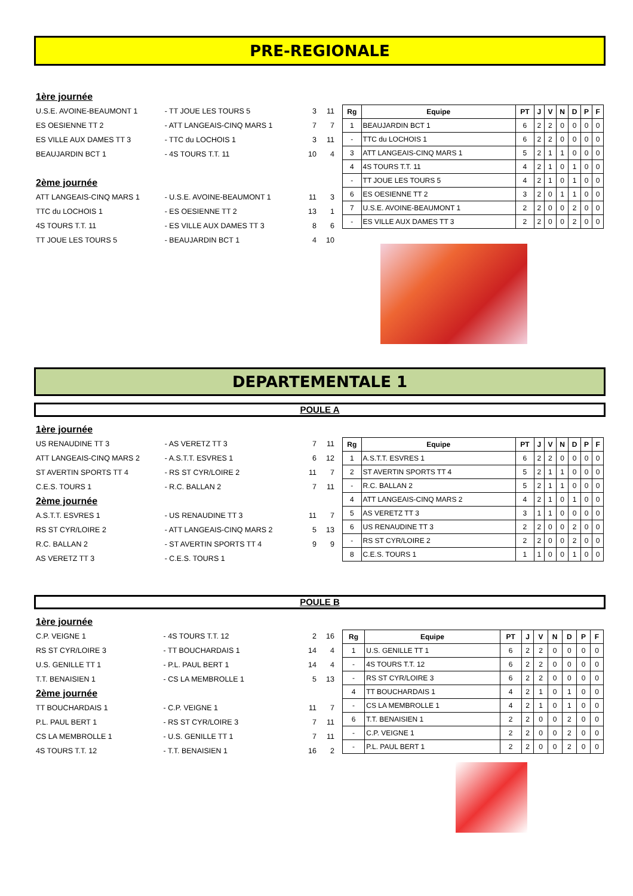PRE-REGIONALE
| 1ère journée | | | |
| U.S.E. AVOINE-BEAUMONT 1 | - TT JOUE LES TOURS 5 | 3 | 11 |
| ES OESIENNE TT 2 | - ATT LANGEAIS-CINQ MARS 1 | 7 | 7 |
| ES VILLE AUX DAMES TT 3 | - TTC du LOCHOIS 1 | 3 | 11 |
| BEAUJARDIN BCT 1 | - 4S TOURS T.T. 11 | 10 | 4 |
| 2ème journée | | | |
| ATT LANGEAIS-CINQ MARS 1 | - U.S.E. AVOINE-BEAUMONT 1 | 11 | 3 |
| TTC du LOCHOIS 1 | - ES OESIENNE TT 2 | 13 | 1 |
| 4S TOURS T.T. 11 | - ES VILLE AUX DAMES TT 3 | 8 | 6 |
| TT JOUE LES TOURS 5 | - BEAUJARDIN BCT 1 | 4 | 10 |
| Rg | Equipe | PT | J | V | N | D | P | F |
| --- | --- | --- | --- | --- | --- | --- | --- | --- |
| 1 | BEAUJARDIN BCT 1 | 6 | 2 | 2 | 0 | 0 | 0 | 0 |
| - | TTC du LOCHOIS 1 | 6 | 2 | 2 | 0 | 0 | 0 | 0 |
| 3 | ATT LANGEAIS-CINQ MARS 1 | 5 | 2 | 1 | 1 | 0 | 0 | 0 |
| 4 | 4S TOURS T.T. 11 | 4 | 2 | 1 | 0 | 1 | 0 | 0 |
| - | TT JOUE LES TOURS 5 | 4 | 2 | 1 | 0 | 1 | 0 | 0 |
| 6 | ES OESIENNE TT 2 | 3 | 2 | 0 | 1 | 1 | 0 | 0 |
| 7 | U.S.E. AVOINE-BEAUMONT 1 | 2 | 2 | 0 | 0 | 2 | 0 | 0 |
| - | ES VILLE AUX DAMES TT 3 | 2 | 2 | 0 | 0 | 2 | 0 | 0 |
DEPARTEMENTALE 1
POULE A
| 1ère journée | | | |
| US RENAUDINE TT 3 | - AS VERETZ TT 3 | 7 | 11 |
| ATT LANGEAIS-CINQ MARS 2 | - A.S.T.T. ESVRES 1 | 6 | 12 |
| ST AVERTIN SPORTS TT 4 | - RS ST CYR/LOIRE 2 | 11 | 7 |
| C.E.S. TOURS 1 | - R.C. BALLAN 2 | 7 | 11 |
| 2ème journée | | | |
| A.S.T.T. ESVRES 1 | - US RENAUDINE TT 3 | 11 | 7 |
| RS ST CYR/LOIRE 2 | - ATT LANGEAIS-CINQ MARS 2 | 5 | 13 |
| R.C. BALLAN 2 | - ST AVERTIN SPORTS TT 4 | 9 | 9 |
| AS VERETZ TT 3 | - C.E.S. TOURS 1 | | |
| Rg | Equipe | PT | J | V | N | D | P | F |
| --- | --- | --- | --- | --- | --- | --- | --- | --- |
| 1 | A.S.T.T. ESVRES 1 | 6 | 2 | 2 | 0 | 0 | 0 | 0 |
| 2 | ST AVERTIN SPORTS TT 4 | 5 | 2 | 1 | 1 | 0 | 0 | 0 |
| - | R.C. BALLAN 2 | 5 | 2 | 1 | 1 | 0 | 0 | 0 |
| 4 | ATT LANGEAIS-CINQ MARS 2 | 4 | 2 | 1 | 0 | 1 | 0 | 0 |
| 5 | AS VERETZ TT 3 | 3 | 1 | 1 | 0 | 0 | 0 | 0 |
| 6 | US RENAUDINE TT 3 | 2 | 2 | 0 | 0 | 2 | 0 | 0 |
| - | RS ST CYR/LOIRE 2 | 2 | 2 | 0 | 0 | 2 | 0 | 0 |
| 8 | C.E.S. TOURS 1 | 1 | 1 | 0 | 0 | 1 | 0 | 0 |
POULE B
| 1ère journée | | | |
| C.P. VEIGNE 1 | - 4S TOURS T.T. 12 | 2 | 16 |
| RS ST CYR/LOIRE 3 | - TT BOUCHARDAIS 1 | 14 | 4 |
| U.S. GENILLE TT 1 | - P.L. PAUL BERT 1 | 14 | 4 |
| T.T. BENAISIEN 1 | - CS LA MEMBROLLE 1 | 5 | 13 |
| 2ème journée | | | |
| TT BOUCHARDAIS 1 | - C.P. VEIGNE 1 | 11 | 7 |
| P.L. PAUL BERT 1 | - RS ST CYR/LOIRE 3 | 7 | 11 |
| CS LA MEMBROLLE 1 | - U.S. GENILLE TT 1 | 7 | 11 |
| 4S TOURS T.T. 12 | - T.T. BENAISIEN 1 | 16 | 2 |
| Rg | Equipe | PT | J | V | N | D | P | F |
| --- | --- | --- | --- | --- | --- | --- | --- | --- |
| 1 | U.S. GENILLE TT 1 | 6 | 2 | 2 | 0 | 0 | 0 | 0 |
| - | 4S TOURS T.T. 12 | 6 | 2 | 2 | 0 | 0 | 0 | 0 |
| - | RS ST CYR/LOIRE 3 | 6 | 2 | 2 | 0 | 0 | 0 | 0 |
| 4 | TT BOUCHARDAIS 1 | 4 | 2 | 1 | 0 | 1 | 0 | 0 |
| - | CS LA MEMBROLLE 1 | 4 | 2 | 1 | 0 | 1 | 0 | 0 |
| 6 | T.T. BENAISIEN 1 | 2 | 2 | 0 | 0 | 2 | 0 | 0 |
| - | C.P. VEIGNE 1 | 2 | 2 | 0 | 0 | 2 | 0 | 0 |
| - | P.L. PAUL BERT 1 | 2 | 2 | 0 | 0 | 2 | 0 | 0 |